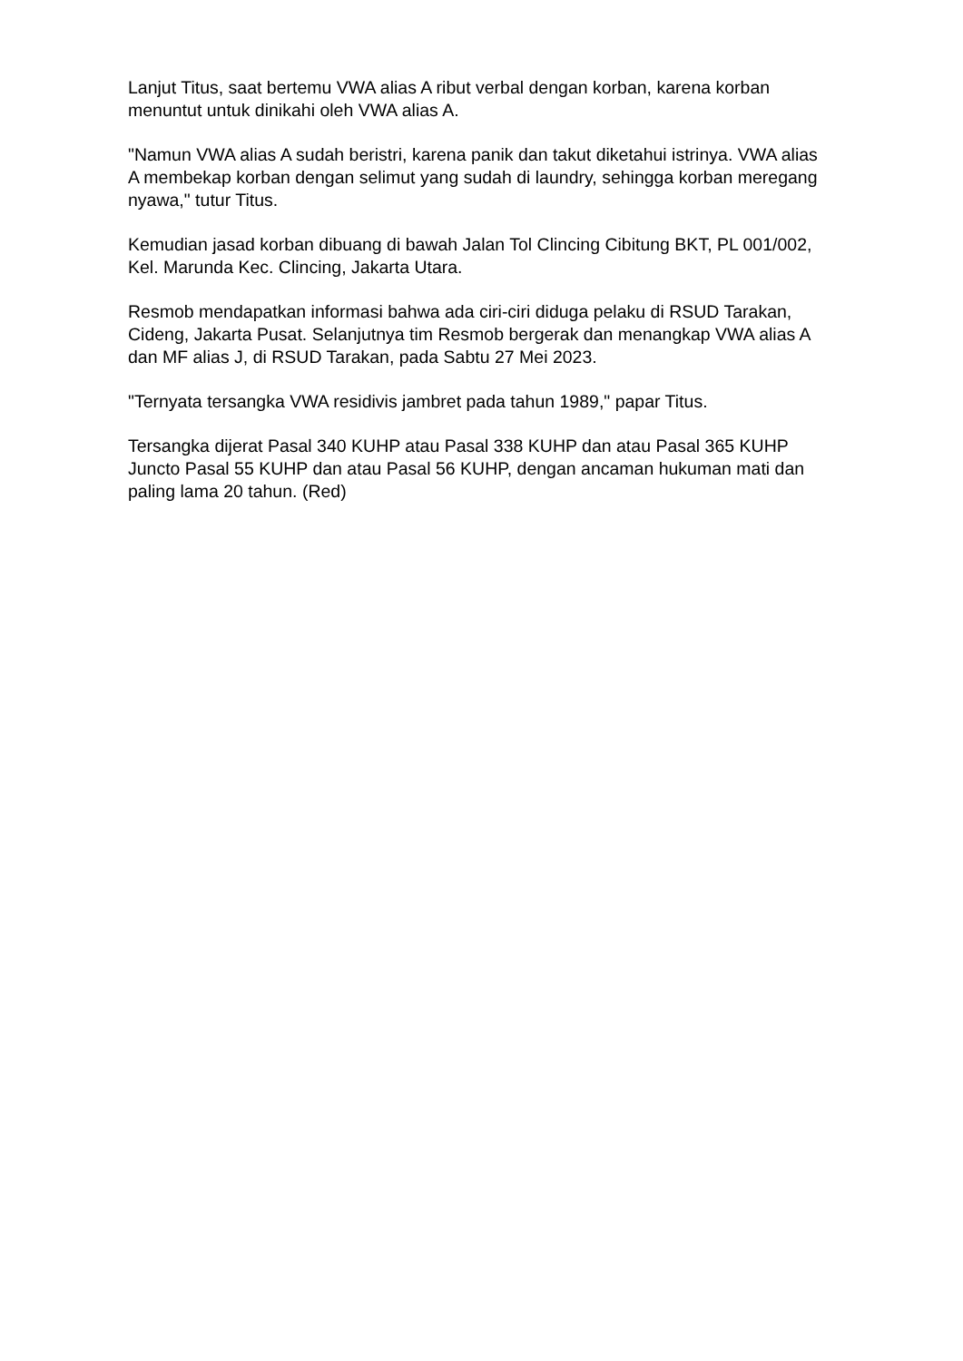Lanjut Titus, saat bertemu VWA alias A ribut verbal dengan korban, karena korban menuntut untuk dinikahi oleh VWA alias A.
"Namun VWA alias A sudah beristri, karena panik dan takut diketahui istrinya. VWA alias A membekap korban dengan selimut yang sudah di laundry, sehingga korban meregang nyawa," tutur Titus.
Kemudian jasad korban dibuang di bawah Jalan Tol Clincing Cibitung BKT, PL 001/002, Kel. Marunda Kec. Clincing, Jakarta Utara.
Resmob mendapatkan informasi bahwa ada ciri-ciri diduga pelaku di RSUD Tarakan, Cideng, Jakarta Pusat. Selanjutnya tim Resmob bergerak dan menangkap VWA alias A dan MF alias J, di RSUD Tarakan, pada Sabtu 27 Mei 2023.
"Ternyata tersangka VWA residivis jambret pada tahun 1989," papar Titus.
Tersangka dijerat Pasal 340 KUHP atau Pasal 338 KUHP dan atau Pasal 365 KUHP Juncto Pasal 55 KUHP dan atau Pasal 56 KUHP, dengan ancaman hukuman mati dan paling lama 20 tahun. (Red)